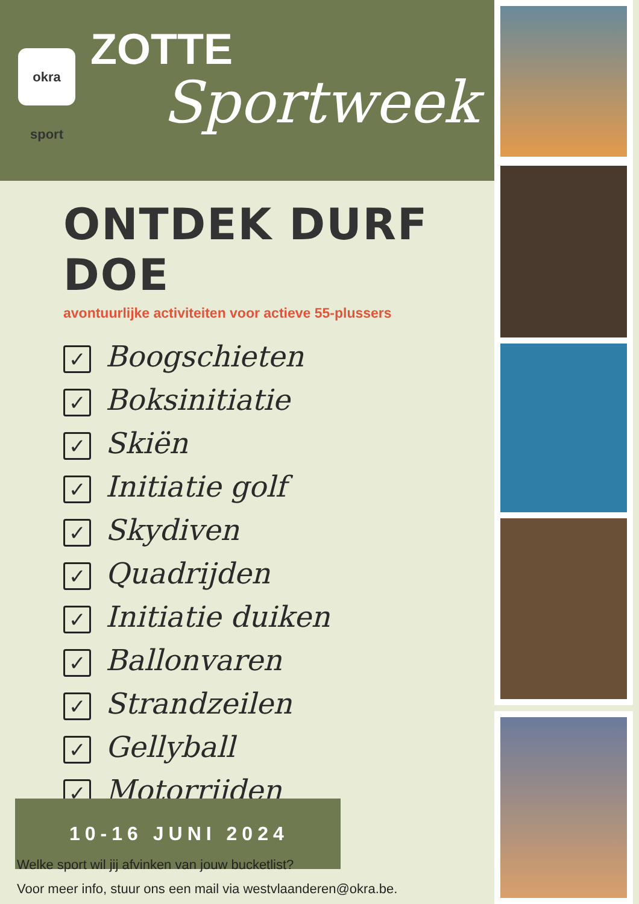okra sport
ZOTTE
Sportweek
ONTDEK DURF DOE
avontuurlijke activiteiten voor actieve 55-plussers
✓ Boogschieten
✓ Boksinitiatie
✓ Skiën
✓ Initiatie golf
✓ Skydiven
✓ Quadrijden
✓ Initiatie duiken
✓ Ballonvaren
✓ Strandzeilen
✓ Gellyball
✓ Motorrijden
10-16 JUNI 2024
Welke sport wil jij afvinken van jouw bucketlist?
Voor meer info, stuur ons een mail via westvlaanderen@okra.be.